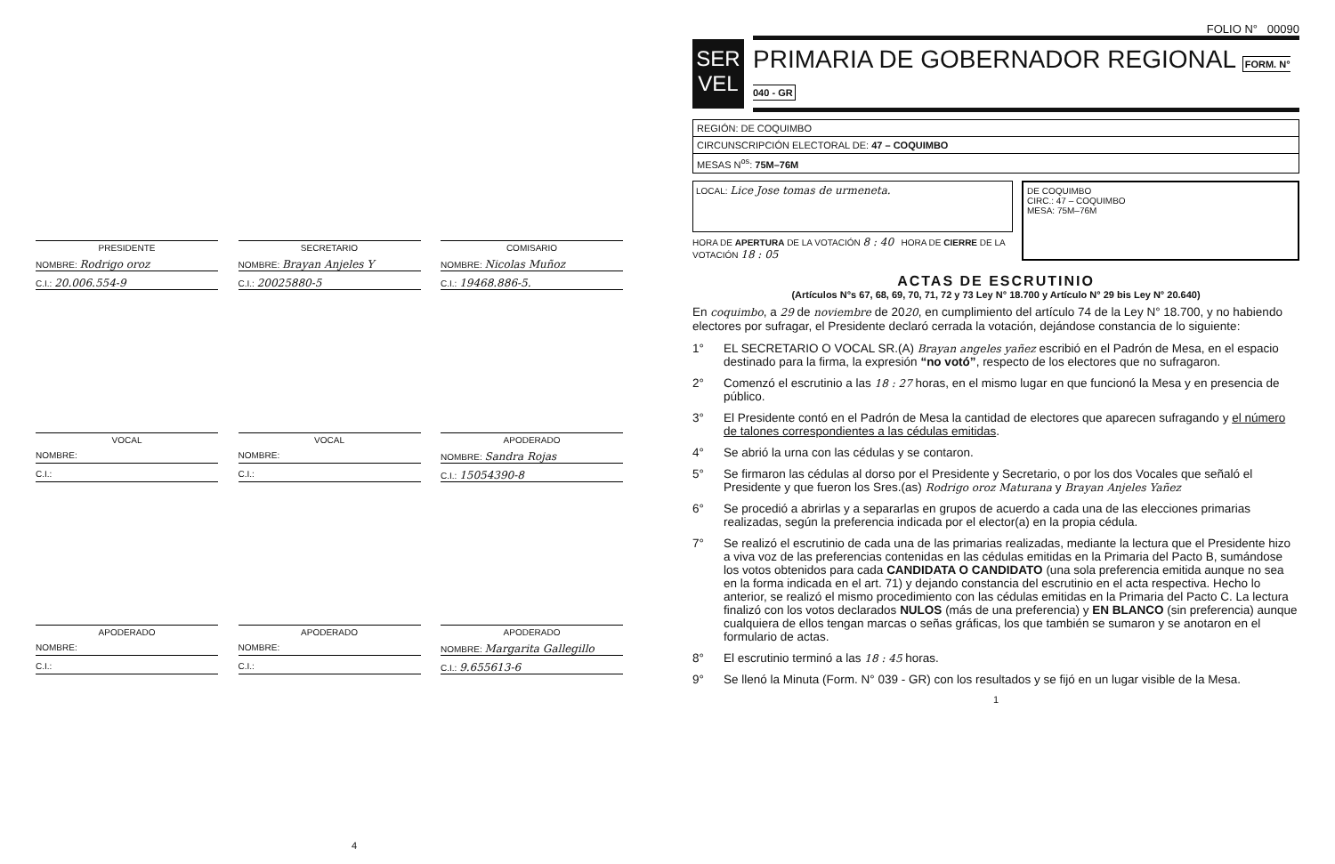PRESIDENTE
NOMBRE: Rodrigo oroz
C.I.: 20.006.554-9
SECRETARIO
NOMBRE: Brayan Anjeles Y
C.I.: 20025880-5
COMISARIO
NOMBRE: Nicolas Muñoz
C.I.: 19468.886-5.
VOCAL
NOMBRE:
C.I.:
VOCAL
NOMBRE:
C.I.:
APODERADO
NOMBRE: Sandra Rojas
C.I.: 15054390-8
APODERADO
NOMBRE:
C.I.:
APODERADO
NOMBRE:
C.I.:
APODERADO
NOMBRE: Margarita Gallegillo
C.I.: 9.655613-6
4
FOLIO N° 00090
SER
VEL
PRIMARIA DE GOBERNADOR REGIONAL FORM. N° 040 - GR
REGIÓN: DE COQUIMBO
CIRCUNSCRIPCIÓN ELECTORAL DE: 47 – COQUIMBO
MESAS N<sup>os</sup>: 75M–76M
LOCAL: Lice Jose tomas de urmeneta.
HORA DE APERTURA DE LA VOTACIÓN 8 : 40 HORA DE CIERRE DE LA VOTACIÓN 18 : 05
DE COQUIMBO
CIRC.: 47 – COQUIMBO
MESA: 75M–76M
ACTAS DE ESCRUTINIO
(Artículos N°s 67, 68, 69, 70, 71, 72 y 73 Ley N° 18.700 y Artículo N° 29 bis Ley N° 20.640)
En coquimbo, a 29 de noviembre de 2020, en cumplimiento del artículo 74 de la Ley N° 18.700, y no habiendo electores por sufragar, el Presidente declaró cerrada la votación, dejándose constancia de lo siguiente:
1° EL SECRETARIO O VOCAL SR.(A) Brayan angeles yañez escribió en el Padrón de Mesa, en el espacio destinado para la firma, la expresión “no votó”, respecto de los electores que no sufragaron.
2° Comenzó el escrutinio a las 18 : 27 horas, en el mismo lugar en que funcionó la Mesa y en presencia de público.
3° El Presidente contó en el Padrón de Mesa la cantidad de electores que aparecen sufragando y el número de talones correspondientes a las cédulas emitidas.
4° Se abrió la urna con las cédulas y se contaron.
5° Se firmaron las cédulas al dorso por el Presidente y Secretario, o por los dos Vocales que señaló el Presidente y que fueron los Sres.(as) Rodrigo oroz Maturana y Brayan Anjeles Yañez
6° Se procedió a abrirlas y a separarlas en grupos de acuerdo a cada una de las elecciones primarias realizadas, según la preferencia indicada por el elector(a) en la propia cédula.
7° Se realizó el escrutinio de cada una de las primarias realizadas, mediante la lectura que el Presidente hizo a viva voz de las preferencias contenidas en las cédulas emitidas en la Primaria del Pacto B, sumándose los votos obtenidos para cada CANDIDATA O CANDIDATO (una sola preferencia emitida aunque no sea en la forma indicada en el art. 71) y dejando constancia del escrutinio en el acta respectiva. Hecho lo anterior, se realizó el mismo procedimiento con las cédulas emitidas en la Primaria del Pacto C. La lectura finalizó con los votos declarados NULOS (más de una preferencia) y EN BLANCO (sin preferencia) aunque cualquiera de ellos tengan marcas o señas gráficas, los que también se sumaron y se anotaron en el formulario de actas.
8° El escrutinio terminó a las 18 : 45 horas.
9° Se llenó la Minuta (Form. N° 039 - GR) con los resultados y se fijó en un lugar visible de la Mesa.
1